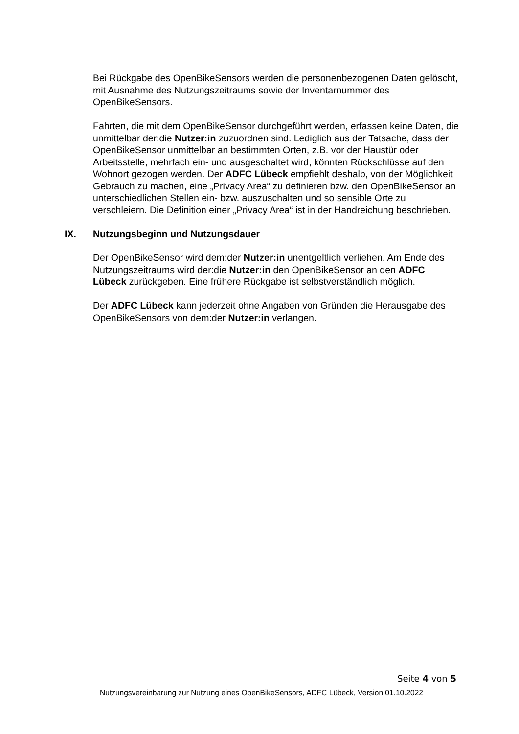Bei Rückgabe des OpenBikeSensors werden die personenbezogenen Daten gelöscht, mit Ausnahme des Nutzungszeitraums sowie der Inventarnummer des OpenBikeSensors.
Fahrten, die mit dem OpenBikeSensor durchgeführt werden, erfassen keine Daten, die unmittelbar der:die Nutzer:in zuzuordnen sind. Lediglich aus der Tatsache, dass der OpenBikeSensor unmittelbar an bestimmten Orten, z.B. vor der Haustür oder Arbeitsstelle, mehrfach ein- und ausgeschaltet wird, könnten Rückschlüsse auf den Wohnort gezogen werden. Der ADFC Lübeck empfiehlt deshalb, von der Möglichkeit Gebrauch zu machen, eine „Privacy Area“ zu definieren bzw. den OpenBikeSensor an unterschiedlichen Stellen ein- bzw. auszuschalten und so sensible Orte zu verschleiern. Die Definition einer „Privacy Area“ ist in der Handreichung beschrieben.
IX. Nutzungsbeginn und Nutzungsdauer
Der OpenBikeSensor wird dem:der Nutzer:in unentgeltlich verliehen. Am Ende des Nutzungszeitraums wird der:die Nutzer:in den OpenBikeSensor an den ADFC Lübeck zurückgeben. Eine frühere Rückgabe ist selbstverständlich möglich.
Der ADFC Lübeck kann jederzeit ohne Angaben von Gründen die Herausgabe des OpenBikeSensors von dem:der Nutzer:in verlangen.
Seite 4 von 5
Nutzungsvereinbarung zur Nutzung eines OpenBikeSensors, ADFC Lübeck, Version 01.10.2022